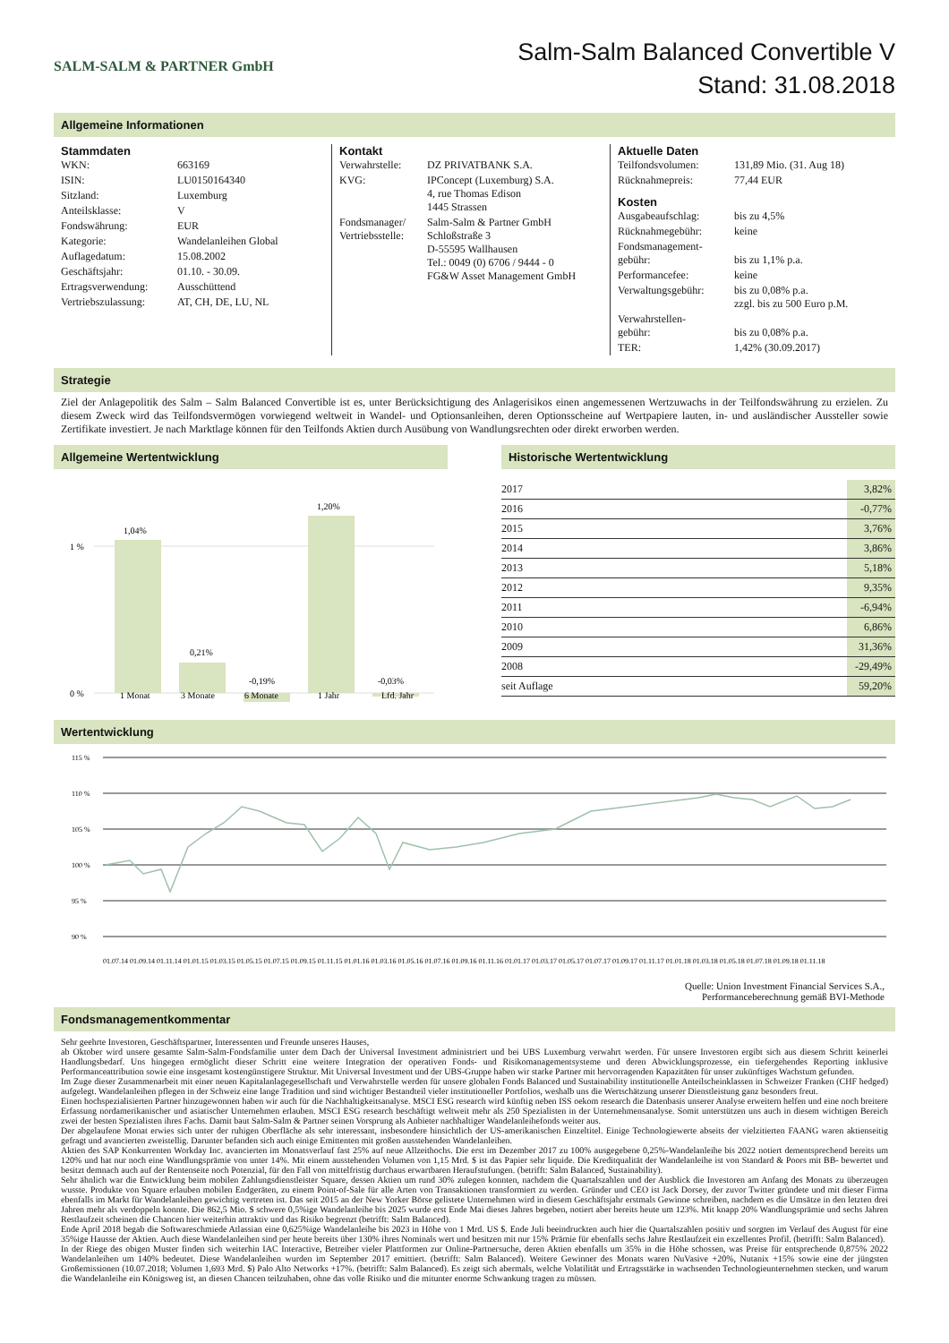SALM-SALM & PARTNER GmbH
Salm-Salm Balanced Convertible V
Stand: 31.08.2018
Allgemeine Informationen
Stammdaten
| WKN: | 663169 |
| ISIN: | LU0150164340 |
| Sitzland: | Luxemburg |
| Anteilsklasse: | V |
| Fondswährung: | EUR |
| Kategorie: | Wandelanleihen Global |
| Auflagedatum: | 15.08.2002 |
| Geschäftsjahr: | 01.10. - 30.09. |
| Ertragsverwendung: | Ausschüttend |
| Vertriebszulassung: | AT, CH, DE, LU, NL |
Kontakt
| Verwahrstelle: | DZ PRIVATBANK S.A. |
| KVG: | IPConcept (Luxemburg) S.A. 4, rue Thomas Edison 1445 Strassen |
| Fondsmanager/ Vertriebsstelle: | Salm-Salm & Partner GmbH Schloßstraße 3 D-55595 Wallhausen Tel.: 0049 (0) 6706 / 9444 - 0 FG&W Asset Management GmbH |
Aktuelle Daten
| Teilfondsvolumen: | 131,89 Mio. (31. Aug 18) |
| Rücknahmepreis: | 77,44 EUR |
Kosten
| Ausgabeaufschlag: | bis zu 4,5% |
| Rücknahmegebühr: | keine |
| Fondsmanagement- gebühr: | bis zu 1,1% p.a. |
| Performancefee: | keine |
| Verwaltungsgebühr: | bis zu 0,08% p.a. zzgl. bis zu 500 Euro p.M. |
| Verwahrstellen- gebühr: | bis zu 0,08% p.a. |
| TER: | 1,42% (30.09.2017) |
Strategie
Ziel der Anlagepolitik des Salm – Salm Balanced Convertible ist es, unter Berücksichtigung des Anlagerisikos einen angemessenen Wertzuwachs in der Teilfondswährung zu erzielen. Zu diesem Zweck wird das Teilfondsvermögen vorwiegend weltweit in Wandel- und Optionsanleihen, deren Optionsscheine auf Wertpapiere lauten, in- und ausländischer Aussteller sowie Zertifikate investiert. Je nach Marktlage können für den Teilfonds Aktien durch Ausübung von Wandlungsrechten oder direkt erworben werden.
Allgemeine Wertentwicklung
1 %
0 %
1,04%
0,21%
-0,19%
1,20%
-0,03%
1 Monat
3 Monate
6 Monate
1 Jahr
Lfd. Jahr
Historische Wertentwicklung
| 2017 | 3,82% |
| 2016 | -0,77% |
| 2015 | 3,76% |
| 2014 | 3,86% |
| 2013 | 5,18% |
| 2012 | 9,35% |
| 2011 | -6,94% |
| 2010 | 6,86% |
| 2009 | 31,36% |
| 2008 | -29,49% |
| seit Auflage | 59,20% |
Wertentwicklung
115 %
110 %
105 %
100 %
95 %
90 %
01.07.14 01.09.14 01.11.14 01.01.15 01.03.15 01.05.15 01.07.15 01.09.15 01.11.15 01.01.16 01.03.16 01.05.16 01.07.16 01.09.16 01.11.16 01.01.17 01.03.17 01.05.17 01.07.17 01.09.17 01.11.17 01.01.18 01.03.18 01.05.18 01.07.18 01.09.18 01.11.18
Quelle: Union Investment Financial Services S.A.,
Performanceberechnung gemäß BVI-Methode
Fondsmanagementkommentar
Sehr geehrte Investoren, Geschäftspartner, Interessenten und Freunde unseres Hauses,
ab Oktober wird unsere gesamte Salm-Salm-Fondsfamilie unter dem Dach der Universal Investment administriert und bei UBS Luxemburg verwahrt werden. Für unsere Investoren ergibt sich aus diesem Schritt keinerlei Handlungsbedarf. Uns hingegen ermöglicht dieser Schritt eine weitere Integration der operativen Fonds- und Risikomanagementsysteme und deren Abwicklungsprozesse, ein tiefergehendes Reporting inklusive Performanceattribution sowie eine insgesamt kostengünstigere Struktur. Mit Universal Investment und der UBS-Gruppe haben wir starke Partner mit hervorragenden Kapazitäten für unser zukünftiges Wachstum gefunden.
Im Zuge dieser Zusammenarbeit mit einer neuen Kapitalanlagegesellschaft und Verwahrstelle werden für unsere globalen Fonds Balanced und Sustainability institutionelle Anteilscheinklassen in Schweizer Franken (CHF hedged) aufgelegt. Wandelanleihen pflegen in der Schweiz eine lange Tradition und sind wichtiger Bestandteil vieler institutioneller Portfolios, weshalb uns die Wertschätzung unserer Dienstleistung ganz besonders freut.
Einen hochspezialisierten Partner hinzugewonnen haben wir auch für die Nachhaltigkeitsanalyse. MSCI ESG research wird künftig neben ISS oekom research die Datenbasis unserer Analyse erweitern helfen und eine noch breitere Erfassung nordamerikanischer und asiatischer Unternehmen erlauben. MSCI ESG research beschäftigt weltweit mehr als 250 Spezialisten in der Unternehmensanalyse. Somit unterstützen uns auch in diesem wichtigen Bereich zwei der besten Spezialisten ihres Fachs. Damit baut Salm-Salm & Partner seinen Vorsprung als Anbieter nachhaltiger Wandelanleihefonds weiter aus.
Der abgelaufene Monat erwies sich unter der ruhigen Oberfläche als sehr interessant, insbesondere hinsichtlich der US-amerikanischen Einzeltitel. Einige Technologiewerte abseits der vielzitierten FAANG waren aktienseitig gefragt und avancierten zweistellig. Darunter befanden sich auch einige Emittenten mit großen ausstehenden Wandelanleihen.
Aktien des SAP Konkurrenten Workday Inc. avancierten im Monatsverlauf fast 25% auf neue Allzeithochs. Die erst im Dezember 2017 zu 100% ausgegebene 0,25%-Wandelanleihe bis 2022 notiert dementsprechend bereits um 120% und hat nur noch eine Wandlungsprämie von unter 14%. Mit einem ausstehenden Volumen von 1,15 Mrd. $ ist das Papier sehr liquide. Die Kreditqualität der Wandelanleihe ist von Standard & Poors mit BB- bewertet und besitzt demnach auch auf der Rentenseite noch Potenzial, für den Fall von mittelfristig durchaus erwartbaren Heraufstufungen. (betrifft: Salm Balanced, Sustainability).
Sehr ähnlich war die Entwicklung beim mobilen Zahlungsdienstleister Square, dessen Aktien um rund 30% zulegen konnten, nachdem die Quartalszahlen und der Ausblick die Investoren am Anfang des Monats zu überzeugen wusste. Produkte von Square erlauben mobilen Endgeräten, zu einem Point-of-Sale für alle Arten von Transaktionen transformiert zu werden. Gründer und CEO ist Jack Dorsey, der zuvor Twitter gründete und mit dieser Firma ebenfalls im Markt für Wandelanleihen gewichtig vertreten ist. Das seit 2015 an der New Yorker Börse gelistete Unternehmen wird in diesem Geschäftsjahr erstmals Gewinne schreiben, nachdem es die Umsätze in den letzten drei Jahren mehr als verdoppeln konnte. Die 862,5 Mio. $ schwere 0,5%ige Wandelanleihe bis 2025 wurde erst Ende Mai dieses Jahres begeben, notiert aber bereits heute um 123%. Mit knapp 20% Wandlungsprämie und sechs Jahren Restlaufzeit scheinen die Chancen hier weiterhin attraktiv und das Risiko begrenzt (betrifft: Salm Balanced).
Ende April 2018 begab die Softwareschmiede Atlassian eine 0,625%ige Wandelanleihe bis 2023 in Höhe von 1 Mrd. US $. Ende Juli beeindruckten auch hier die Quartalszahlen positiv und sorgten im Verlauf des August für eine 35%ige Hausse der Aktien. Auch diese Wandelanleihen sind per heute bereits über 130% ihres Nominals wert und besitzen mit nur 15% Prämie für ebenfalls sechs Jahre Restlaufzeit ein exzellentes Profil. (betrifft: Salm Balanced).
In der Riege des obigen Muster finden sich weiterhin IAC Interactive, Betreiber vieler Plattformen zur Online-Partnersuche, deren Aktien ebenfalls um 35% in die Höhe schossen, was Preise für entsprechende 0,875% 2022 Wandelanleihen um 140% bedeutet. Diese Wandelanleihen wurden im September 2017 emittiert. (betrifft: Salm Balanced). Weitere Gewinner des Monats waren NuVasive +20%, Nutanix +15% sowie eine der jüngsten Großemissionen (10.07.2018; Volumen 1,693 Mrd. $) Palo Alto Networks +17%. (betrifft: Salm Balanced). Es zeigt sich abermals, welche Volatilität und Ertragsstärke in wachsenden Technologieunternehmen stecken, und warum die Wandelanleihe ein Königsweg ist, an diesen Chancen teilzuhaben, ohne das volle Risiko und die mitunter enorme Schwankung tragen zu müssen.